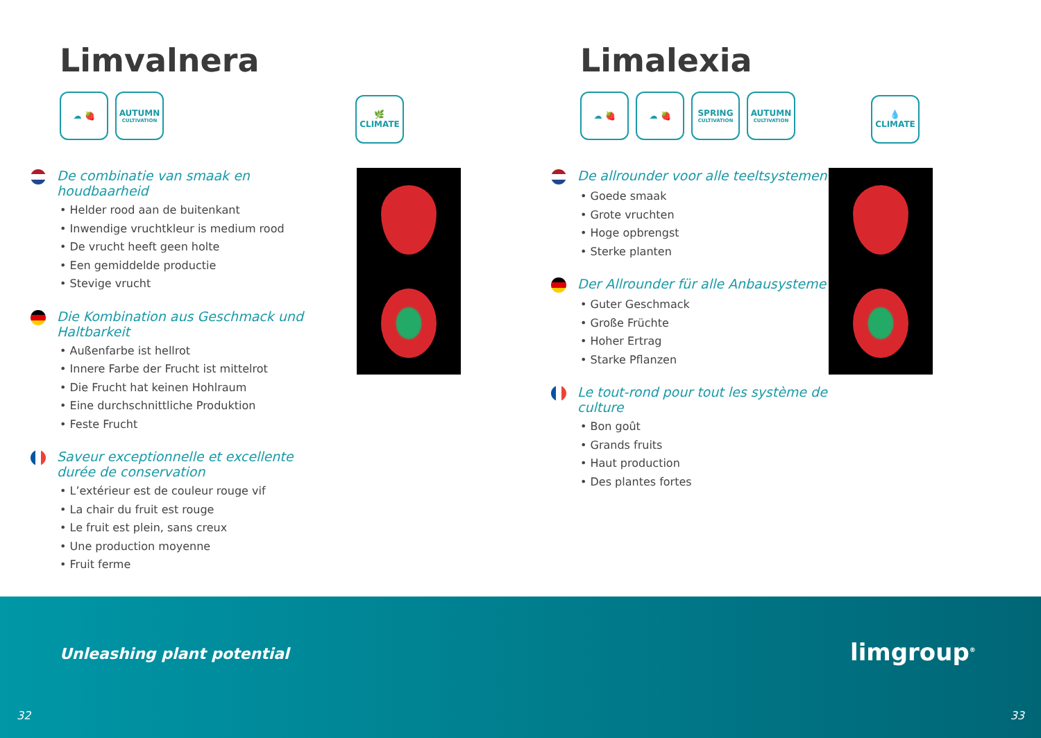Limvalnera
☁ 🍓 AUTUMN
CULTIVATION
🌿
CLIMATE
De combinatie van smaak en houdbaarheid
• Helder rood aan de buitenkant
• Inwendige vruchtkleur is medium rood
• De vrucht heeft geen holte
• Een gemiddelde productie
• Stevige vrucht
Die Kombination aus Geschmack und Haltbarkeit
• Außenfarbe ist hellrot
• Innere Farbe der Frucht ist mittelrot
• Die Frucht hat keinen Hohlraum
• Eine durchschnittliche Produktion
• Feste Frucht
Saveur exceptionnelle et excellente durée de conservation
• L’extérieur est de couleur rouge vif
• La chair du fruit est rouge
• Le fruit est plein, sans creux
• Une production moyenne
• Fruit ferme
Limalexia
☁ 🍓 ☁ 🍓 SPRING
CULTIVATION
AUTUMN
CULTIVATION
💧
CLIMATE
De allrounder voor alle teeltsystemen
• Goede smaak
• Grote vruchten
• Hoge opbrengst
• Sterke planten
Der Allrounder für alle Anbausysteme
• Guter Geschmack
• Große Früchte
• Hoher Ertrag
• Starke Pflanzen
Le tout-rond pour tout les système de culture
• Bon goût
• Grands fruits
• Haut production
• Des plantes fortes
Unleashing plant potential limgroup<sup>®</sup>
32 33